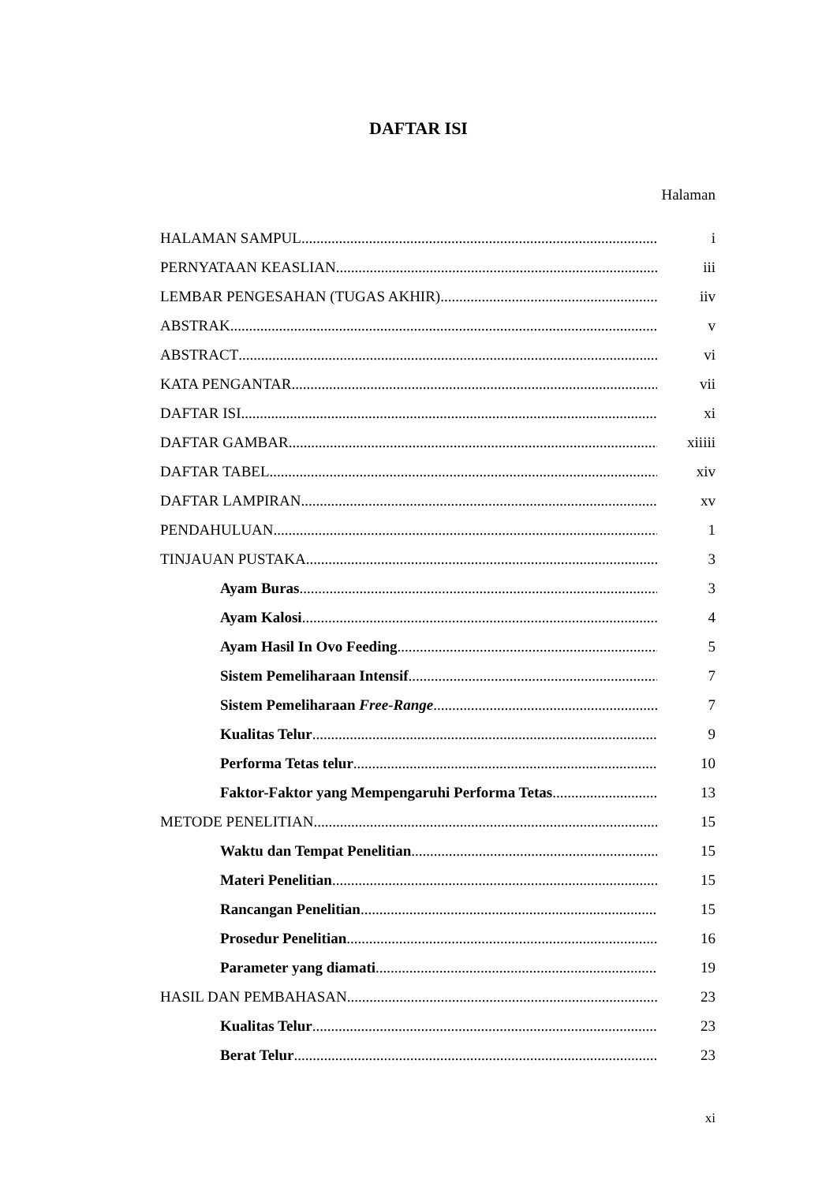DAFTAR ISI
Halaman
HALAMAN SAMPUL i
PERNYATAAN KEASLIAN iii
LEMBAR PENGESAHAN (TUGAS AKHIR) iiv
ABSTRAK v
ABSTRACT vi
KATA PENGANTAR vii
DAFTAR ISI xi
DAFTAR GAMBAR xiiiii
DAFTAR TABEL xiv
DAFTAR LAMPIRAN xv
PENDAHULUAN 1
TINJAUAN PUSTAKA 3
Ayam Buras 3
Ayam Kalosi 4
Ayam Hasil In Ovo Feeding 5
Sistem Pemeliharaan Intensif 7
Sistem Pemeliharaan Free-Range 7
Kualitas Telur 9
Performa Tetas telur 10
Faktor-Faktor yang Mempengaruhi Performa Tetas 13
METODE PENELITIAN 15
Waktu dan Tempat Penelitian 15
Materi Penelitian 15
Rancangan Penelitian 15
Prosedur Penelitian 16
Parameter yang diamati 19
HASIL DAN PEMBAHASAN 23
Kualitas Telur 23
Berat Telur 23
xi